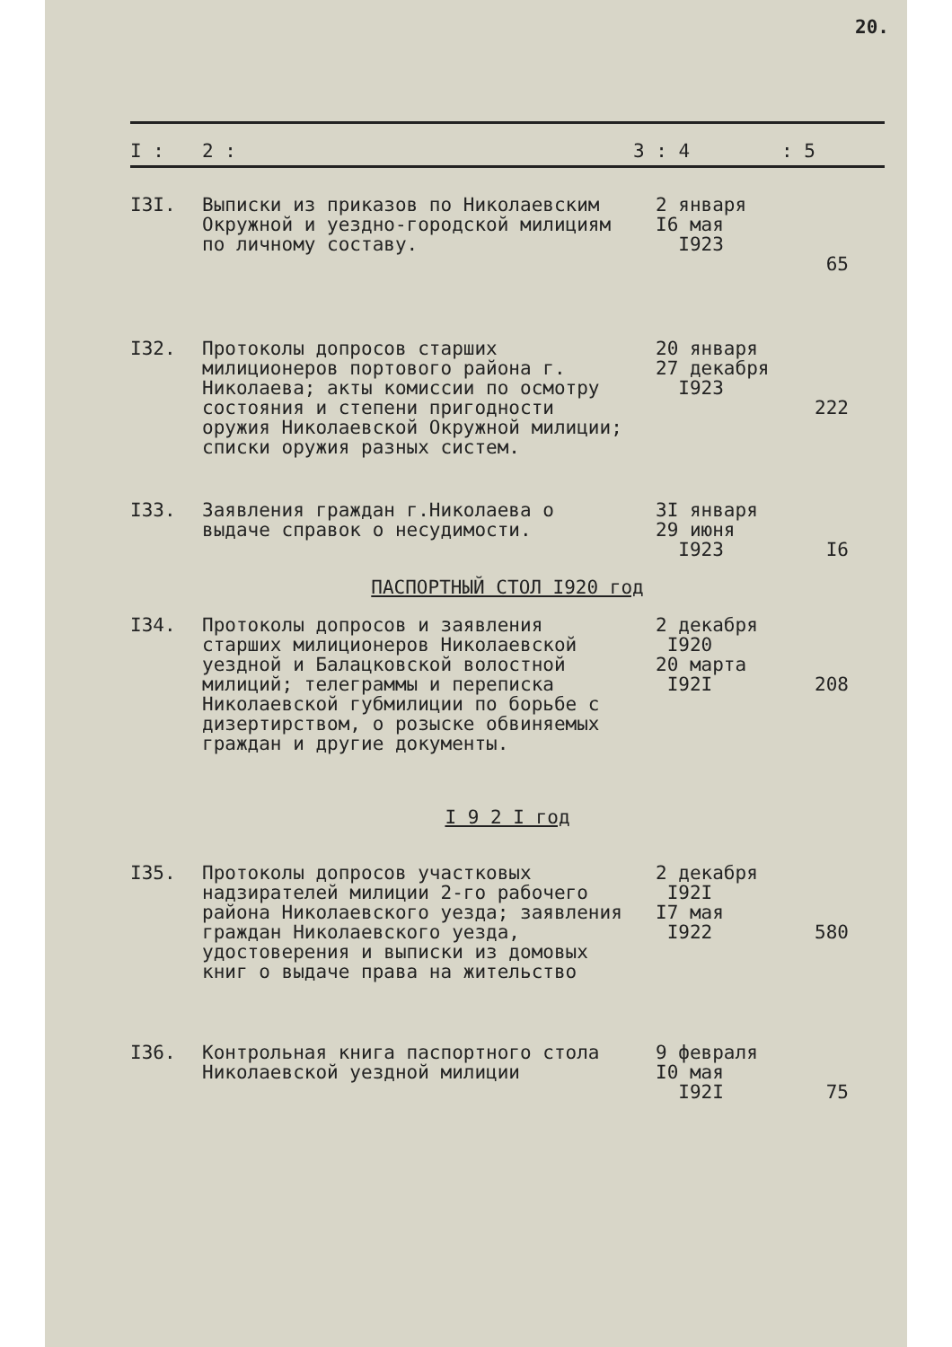20.
| I : | 2 : | 3 : 4 | : 5 |
| --- | --- | --- | --- |
| I3I. | Выписки из приказов по Николаевским Окружной и уездно-городской милициям по личному составу. | 2 января I6 мая I923 | 65 |
| I32. | Протоколы допросов старших милиционеров портового района г. Николаева; акты комиссии по осмотру состояния и степени пригодности оружия Николаевской Окружной милиции; списки оружия разных систем. | 20 января 27 декабря I923 | 222 |
| I33. | Заявления граждан г.Николаева о выдаче справок о несудимости. | 3I января 29 июня I923 | I6 |
| ПАСПОРТНЫЙ СТОЛ I920 год | | | |
| I34. | Протоколы допросов и заявления старших милиционеров Николаевской уездной и Балацковской волостной милиций; телеграммы и переписка Николаевской губмилиции по борьбе с дизертирством, о розыске обвиняемых граждан и другие документы. | 2 декабря I920 20 марта I92I | 208 |
| I 9 2 I год | | | |
| I35. | Протоколы допросов участковых надзирателей милиции 2-го рабочего района Николаевского уезда; заявления граждан Николаевского уезда, удостоверения и выписки из домовых книг о выдаче права на жительство | 2 декабря I92I I7 мая I922 | 580 |
| I36. | Контрольная книга паспортного стола Николаевской уездной милиции | 9 февраля I0 мая I92I | 75 |